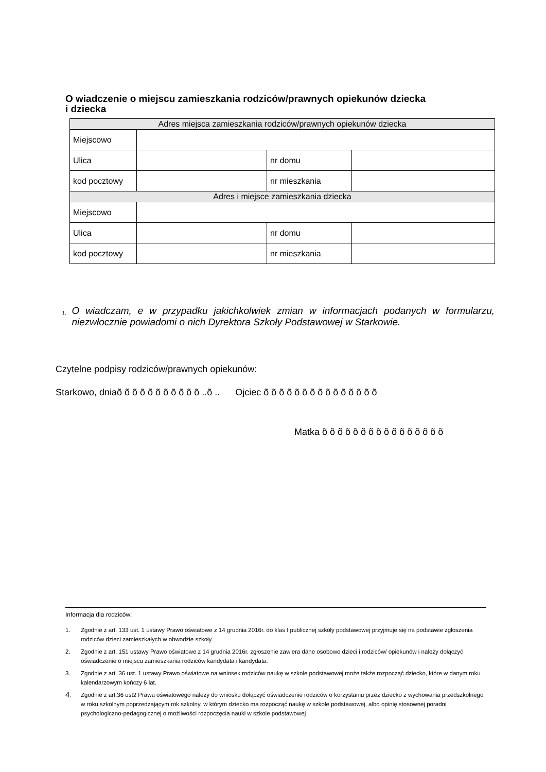O wiadczenie o miejscu zamieszkania rodziców/prawnych opiekunów dziecka
i dziecka
| Adres miejsca zamieszkania rodziców/prawnych opiekunów dziecka | | | |
| Miejscowo | | | |
| Ulica | | nr domu | |
| kod pocztowy | | nr mieszkania | |
| Adres i miejsce zamieszkania dziecka | | | |
| Miejscowo | | | |
| Ulica | | nr domu | |
| kod pocztowy | | nr mieszkania | |
1.
O wiadczam, e w przypadku jakichkolwiek zmian w informacjach podanych w formularzu, niezwłocznie powiadomi o nich Dyrektora Szkoły Podstawowej w Starkowie.
Czytelne podpisy rodziców/prawnych opiekunów:
Starkowo, dniaõ õ õ õ õ õ õ õ õ õ õ ..õ .. Ojciec õ õ õ õ õ õ õ õ õ õ õ õ õ õ õ
Matka õ õ õ õ õ õ õ õ õ õ õ õ õ õ õ õ
Informacja dla rodziców:
1. Zgodnie z art. 133 ust. 1 ustawy Prawo oświatowe z 14 grudnia 2016r. do klas I publicznej szkoły podstawowej przyjmuje się na podstawie zgłoszenia rodziców dzieci zamieszkałych w obwodzie szkoły.
2. Zgodnie z art. 151 ustawy Prawo oświatowe z 14 grudnia 2016r. zgłoszenie zawiera dane osobowe dzieci i rodziców/ opiekunów i należy dołączyć oświadczenie o miejscu zamieszkania rodziców kandydata i kandydata.
3. Zgodnie z art. 36 ust. 1 ustawy Prawo oświatowe na wniosek rodziców naukę w szkole podstawowej może także rozpocząć dziecko, które w danym roku kalendarzowym kończy 6 lat.
4. Zgodnie z art.36 ust2 Prawa oświatowego należy do wniosku dołączyć oświadczenie rodziców o korzystaniu przez dziecko z wychowania przedszkolnego w roku szkolnym poprzedzającym rok szkolny, w którym dziecko ma rozpocząć naukę w szkole podstawowej, albo opinię stosownej poradni psychologiczno-pedagogicznej o możliwości rozpoczęcia nauki w szkole podstawowej